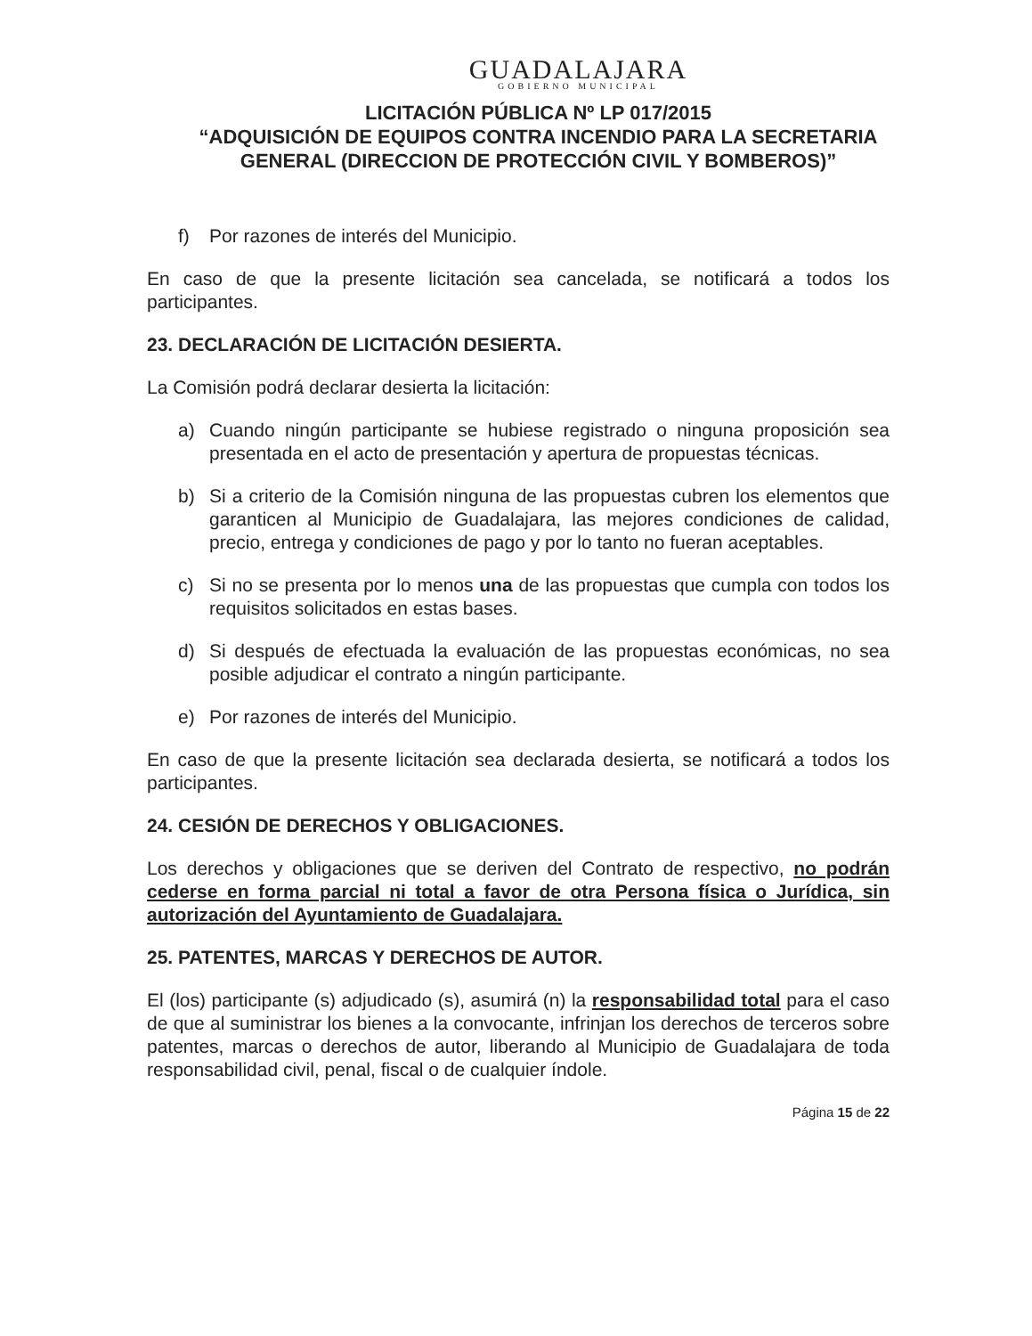GUADALAJARA
GOBIERNO MUNICIPAL
LICITACIÓN PÚBLICA Nº LP 017/2015
“ADQUISICIÓN DE EQUIPOS CONTRA INCENDIO PARA LA SECRETARIA GENERAL (DIRECCION DE PROTECCIÓN CIVIL Y BOMBEROS)”
f) Por razones de interés del Municipio.
En caso de que la presente licitación sea cancelada, se notificará a todos los participantes.
23. DECLARACIÓN DE LICITACIÓN DESIERTA.
La Comisión podrá declarar desierta la licitación:
a) Cuando ningún participante se hubiese registrado o ninguna proposición sea presentada en el acto de presentación y apertura de propuestas técnicas.
b) Si a criterio de la Comisión ninguna de las propuestas cubren los elementos que garanticen al Municipio de Guadalajara, las mejores condiciones de calidad, precio, entrega y condiciones de pago y por lo tanto no fueran aceptables.
c) Si no se presenta por lo menos una de las propuestas que cumpla con todos los requisitos solicitados en estas bases.
d) Si después de efectuada la evaluación de las propuestas económicas, no sea posible adjudicar el contrato a ningún participante.
e) Por razones de interés del Municipio.
En caso de que la presente licitación sea declarada desierta, se notificará a todos los participantes.
24. CESIÓN DE DERECHOS Y OBLIGACIONES.
Los derechos y obligaciones que se deriven del Contrato de respectivo, no podrán cederse en forma parcial ni total a favor de otra Persona física o Jurídica, sin autorización del Ayuntamiento de Guadalajara.
25. PATENTES, MARCAS Y DERECHOS DE AUTOR.
El (los) participante (s) adjudicado (s), asumirá (n) la responsabilidad total para el caso de que al suministrar los bienes a la convocante, infrinjan los derechos de terceros sobre patentes, marcas o derechos de autor, liberando al Municipio de Guadalajara de toda responsabilidad civil, penal, fiscal o de cualquier índole.
Página 15 de 22